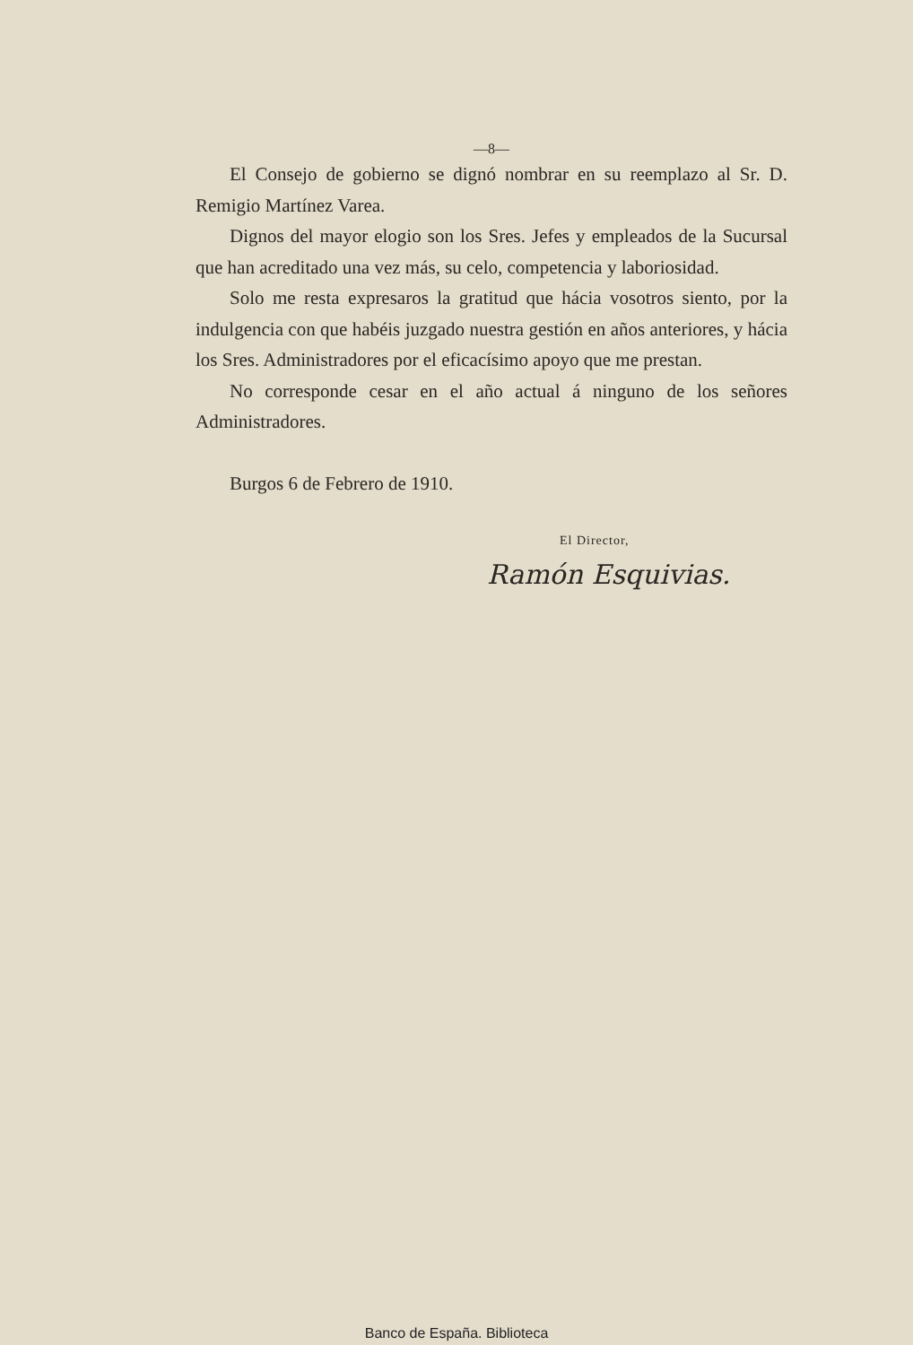—8—
El Consejo de gobierno se dignó nombrar en su reemplazo al Sr. D. Remigio Martínez Varea.
Dignos del mayor elogio son los Sres. Jefes y empleados de la Sucursal que han acreditado una vez más, su celo, competencia y laboriosidad.
Solo me resta expresaros la gratitud que hácia vosotros siento, por la indulgencia con que habéis juzgado nuestra gestión en años anteriores, y hácia los Sres. Administradores por el eficacísimo apoyo que me prestan.
No corresponde cesar en el año actual á ninguno de los señores Administradores.
Burgos 6 de Febrero de 1910.
El Director,
Ramón Esquivias.
Banco de España. Biblioteca